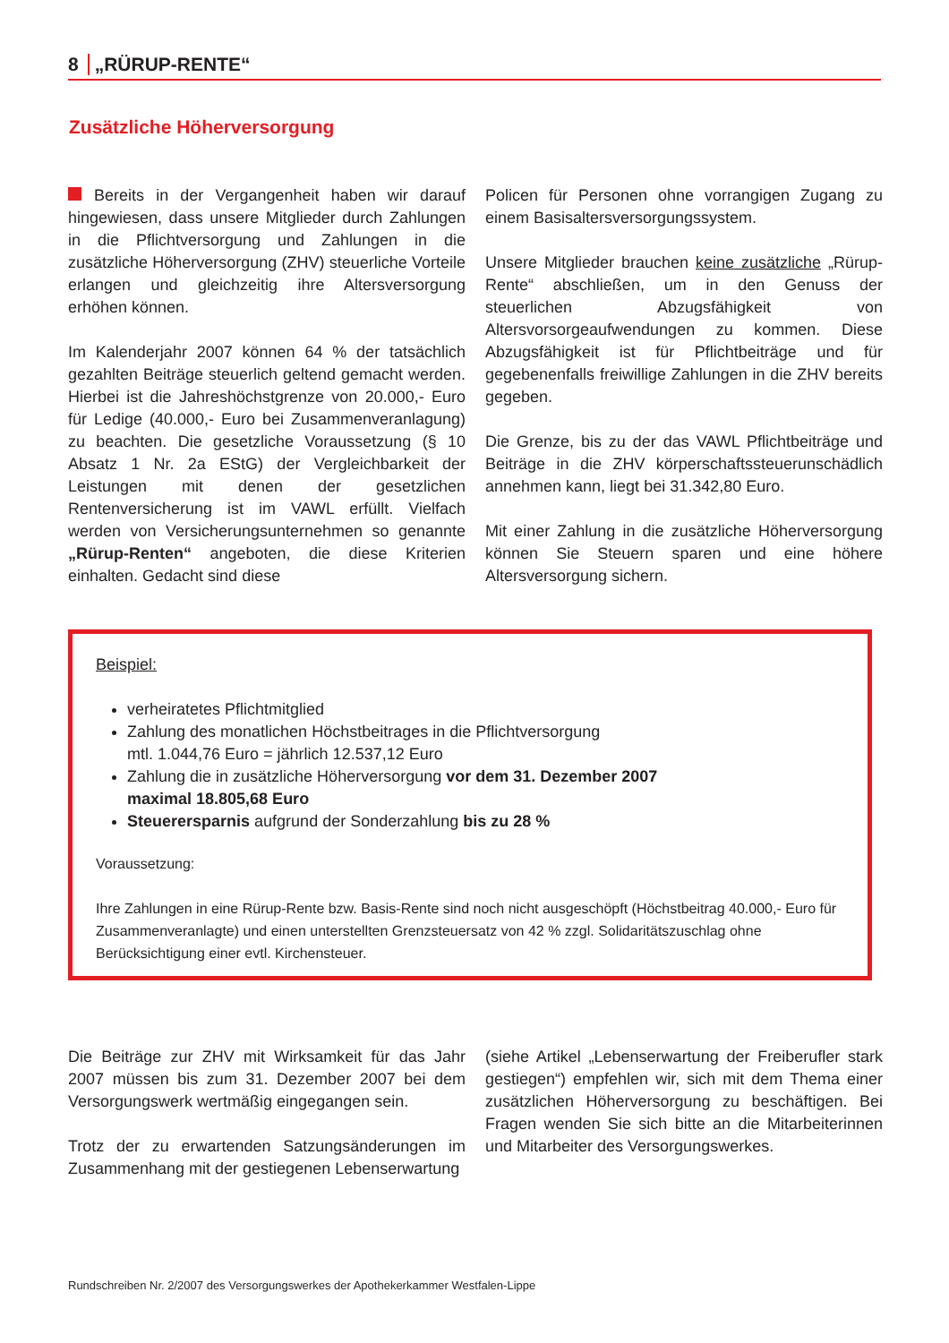8 „RÜRUP-RENTE“
Zusätzliche Höherversorgung
Bereits in der Vergangenheit haben wir darauf hingewiesen, dass unsere Mitglieder durch Zahlungen in die Pflichtversorgung und Zahlungen in die zusätzliche Höherversorgung (ZHV) steuerliche Vorteile erlangen und gleichzeitig ihre Altersversorgung erhöhen können.
Im Kalenderjahr 2007 können 64 % der tatsächlich gezahlten Beiträge steuerlich geltend gemacht werden. Hierbei ist die Jahreshöchstgrenze von 20.000,- Euro für Ledige (40.000,- Euro bei Zusammenveranlagung) zu beachten. Die gesetzliche Voraussetzung (§ 10 Absatz 1 Nr. 2a EStG) der Vergleichbarkeit der Leistungen mit denen der gesetzlichen Rentenversicherung ist im VAWL erfüllt. Vielfach werden von Versicherungsunternehmen so genannte „Rürup-Renten“ angeboten, die diese Kriterien einhalten. Gedacht sind diese
Policen für Personen ohne vorrangigen Zugang zu einem Basisaltersversorgungssystem.
Unsere Mitglieder brauchen keine zusätzliche „Rürup-Rente“ abschließen, um in den Genuss der steuerlichen Abzugsfähigkeit von Altersvorsorgeaufwendungen zu kommen. Diese Abzugsfähigkeit ist für Pflichtbeiträge und für gegebenenfalls freiwillige Zahlungen in die ZHV bereits gegeben.
Die Grenze, bis zu der das VAWL Pflichtbeiträge und Beiträge in die ZHV körperschaftssteuerunschädlich annehmen kann, liegt bei 31.342,80 Euro.
Mit einer Zahlung in die zusätzliche Höherversorgung können Sie Steuern sparen und eine höhere Altersversorgung sichern.
Beispiel:
verheiratetes Pflichtmitglied
Zahlung des monatlichen Höchstbeitrages in die Pflichtversorgung
mtl. 1.044,76 Euro = jährlich 12.537,12 Euro
Zahlung die in zusätzliche Höherversorgung vor dem 31. Dezember 2007
maximal 18.805,68 Euro
Steuerersparnis aufgrund der Sonderzahlung bis zu 28 %
Voraussetzung:
Ihre Zahlungen in eine Rürup-Rente bzw. Basis-Rente sind noch nicht ausgeschöpft (Höchstbeitrag 40.000,- Euro für Zusammenveranlagte) und einen unterstellten Grenzsteuersatz von 42 % zzgl. Solidaritätszuschlag ohne Berücksichtigung einer evtl. Kirchensteuer.
Die Beiträge zur ZHV mit Wirksamkeit für das Jahr 2007 müssen bis zum 31. Dezember 2007 bei dem Versorgungswerk wertmäßig eingegangen sein.
Trotz der zu erwartenden Satzungsänderungen im Zusammenhang mit der gestiegenen Lebenserwartung
(siehe Artikel „Lebenserwartung der Freiberufler stark gestiegen“) empfehlen wir, sich mit dem Thema einer zusätzlichen Höherversorgung zu beschäftigen. Bei Fragen wenden Sie sich bitte an die Mitarbeiterinnen und Mitarbeiter des Versorgungswerkes.
Rundschreiben Nr. 2/2007 des Versorgungswerkes der Apothekerkammer Westfalen-Lippe